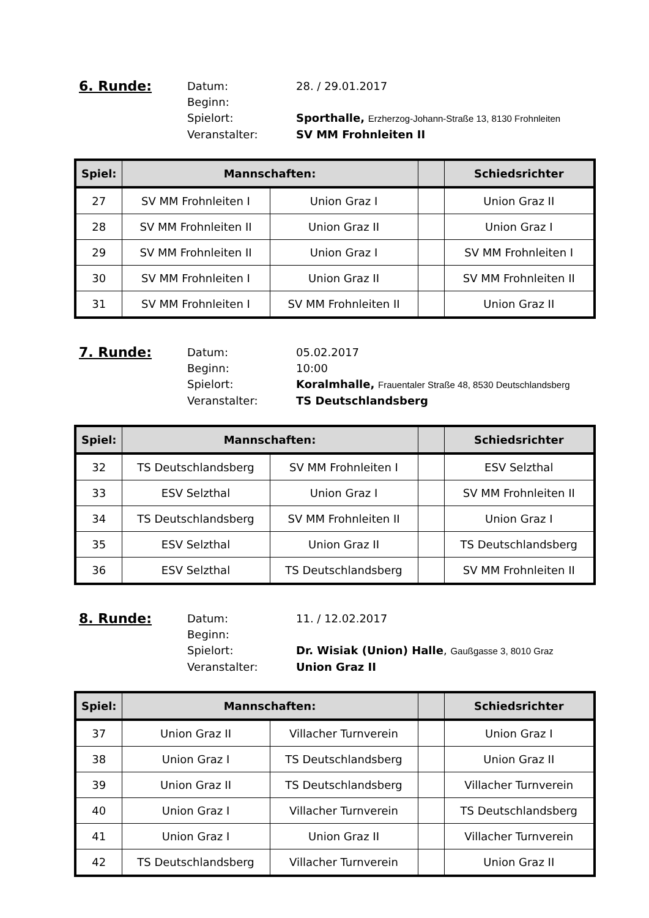6. Runde:
Datum: 28. / 29.01.2017
Beginn:
Spielort: Sporthalle, Erzherzog-Johann-Straße 13, 8130 Frohnleiten
Veranstalter: SV MM Frohnleiten II
| Spiel: | Mannschaften: | | | Schiedsrichter |
| --- | --- | --- | --- | --- |
| 27 | SV MM Frohnleiten I | Union Graz I | | Union Graz II |
| 28 | SV MM Frohnleiten II | Union Graz II | | Union Graz I |
| 29 | SV MM Frohnleiten II | Union Graz I | | SV MM Frohnleiten I |
| 30 | SV MM Frohnleiten I | Union Graz II | | SV MM Frohnleiten II |
| 31 | SV MM Frohnleiten I | SV MM Frohnleiten II | | Union Graz II |
7. Runde:
Datum: 05.02.2017
Beginn: 10:00
Spielort: Koralmhalle, Frauentaler Straße 48, 8530 Deutschlandsberg
Veranstalter: TS Deutschlandsberg
| Spiel: | Mannschaften: | | | Schiedsrichter |
| --- | --- | --- | --- | --- |
| 32 | TS Deutschlandsberg | SV MM Frohnleiten I | | ESV Selzthal |
| 33 | ESV Selzthal | Union Graz I | | SV MM Frohnleiten II |
| 34 | TS Deutschlandsberg | SV MM Frohnleiten II | | Union Graz I |
| 35 | ESV Selzthal | Union Graz II | | TS Deutschlandsberg |
| 36 | ESV Selzthal | TS Deutschlandsberg | | SV MM Frohnleiten II |
8. Runde:
Datum: 11. / 12.02.2017
Beginn:
Spielort: Dr. Wisiak (Union) Halle, Gaußgasse 3, 8010 Graz
Veranstalter: Union Graz II
| Spiel: | Mannschaften: | | | Schiedsrichter |
| --- | --- | --- | --- | --- |
| 37 | Union Graz II | Villacher Turnverein | | Union Graz I |
| 38 | Union Graz I | TS Deutschlandsberg | | Union Graz II |
| 39 | Union Graz II | TS Deutschlandsberg | | Villacher Turnverein |
| 40 | Union Graz I | Villacher Turnverein | | TS Deutschlandsberg |
| 41 | Union Graz I | Union Graz II | | Villacher Turnverein |
| 42 | TS Deutschlandsberg | Villacher Turnverein | | Union Graz II |